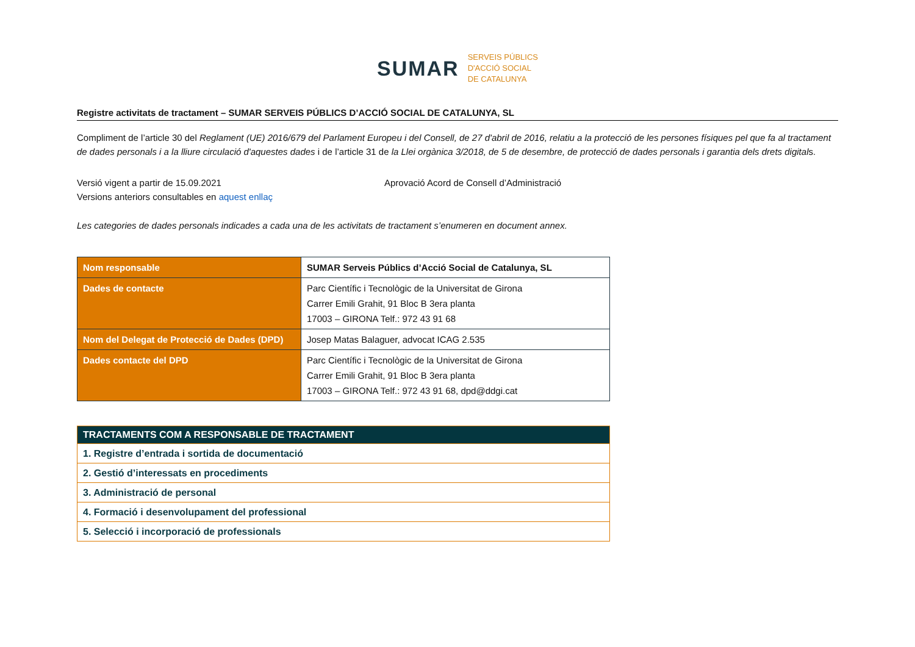SUMAR
SERVEIS PÚBLICS
D'ACCIÓ SOCIAL
DE CATALUNYA
Registre activitats de tractament – SUMAR SERVEIS PÚBLICS D’ACCIÓ SOCIAL DE CATALUNYA, SL
Compliment de l’article 30 del Reglament (UE) 2016/679 del Parlament Europeu i del Consell, de 27 d'abril de 2016, relatiu a la protecció de les persones físiques pel que fa al tractament de dades personals i a la lliure circulació d'aquestes dades i de l’article 31 de la Llei orgànica 3/2018, de 5 de desembre, de protecció de dades personals i garantia dels drets digitals.
Versió vigent a partir de 15.09.2021 Aprovació Acord de Consell d’Administració
Versions anteriors consultables en aquest enllaç
Les categories de dades personals indicades a cada una de les activitats de tractament s’enumeren en document annex.
| Nom responsable | SUMAR Serveis Públics d’Acció Social de Catalunya, SL |
| Dades de contacte | Parc Científic i Tecnològic de la Universitat de Girona Carrer Emili Grahit, 91 Bloc B 3era planta 17003 – GIRONA Telf.: 972 43 91 68 |
| Nom del Delegat de Protecció de Dades (DPD) | Josep Matas Balaguer, advocat ICAG 2.535 |
| Dades contacte del DPD | Parc Científic i Tecnològic de la Universitat de Girona Carrer Emili Grahit, 91 Bloc B 3era planta 17003 – GIRONA Telf.: 972 43 91 68, dpd@ddgi.cat |
| TRACTAMENTS COM A RESPONSABLE DE TRACTAMENT |
| --- |
| 1. Registre d’entrada i sortida de documentació |
| 2. Gestió d’interessats en procediments |
| 3. Administració de personal |
| 4. Formació i desenvolupament del professional |
| 5. Selecció i incorporació de professionals |